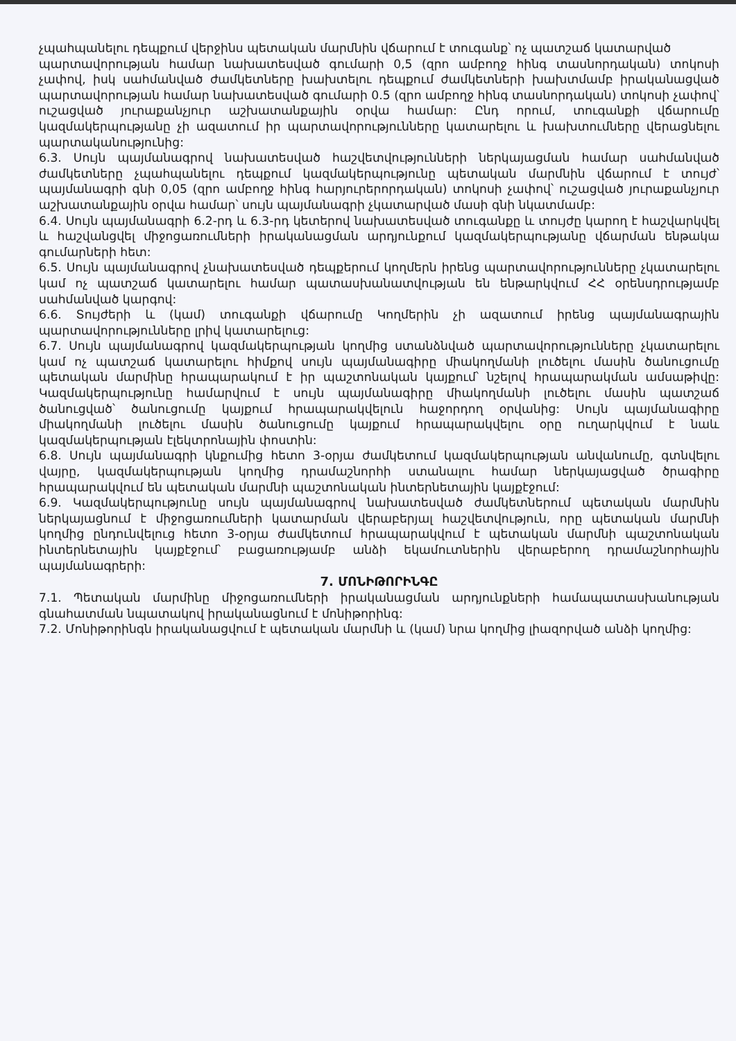չպահպանելու դեպքում վերջինս պետական մարմնին վճարում է տուգանք՝ ոչ պատշաճ կատարված
պարտավորության համար նախատեսված գումարի 0,5 (զրո ամբողջ հինգ տասնորդական) տոկոսի չափով, իսկ սահմանված ժամկետները խախտելու դեպքում ժամկետների խախտմամբ իրականացված պարտավորության համար նախատեսված գումարի 0.5 (զրո ամբողջ հինգ տասնորդական) տոկոսի չափով՝ ուշացված յուրաքանչյուր աշխատանքային օրվա համար: Ընդ որում, տուգանքի վճարումը կազմակերպությանը չի ազատում իր պարտավորությունները կատարելու և խախտումները վերացնելու պարտականությունից:
6.3. Սույն պայմանագրով նախատեսված հաշվետվությունների ներկայացման համար սահմանված ժամկետները չպահպանելու դեպքում կազմակերպությունը պետական մարմնին վճարում է տույժ՝ պայմանագրի գնի 0,05 (զրո ամբողջ հինգ հարյուրերորդական) տոկոսի չափով՝ ուշացված յուրաքանչյուր աշխատանքային օրվա համար՝ սույն պայմանագրի չկատարված մասի գնի նկատմամբ:
6.4. Սույն պայմանագրի 6.2-րդ և 6.3-րդ կետերով նախատեսված տուգանքը և տույժը կարող է հաշվարկվել և հաշվանցվել միջոցառումների իրականացման արդյունքում կազմակերպությանը վճարման ենթակա գումարների հետ:
6.5. Սույն պայմանագրով չնախատեսված դեպքերում կողմերն իրենց պարտավորությունները չկատարելու կամ ոչ պատշաճ կատարելու համար պատասխանատվության են ենթարկվում ՀՀ օրենսդրությամբ սահմանված կարգով:
6.6. Տույժերի և (կամ) տուգանքի վճարումը Կողմերին չի ազատում իրենց պայմանագրային պարտավորությունները լրիվ կատարելուց:
6.7. Սույն պայմանագրով կազմակերպության կողմից ստանձնված պարտավորությունները չկատարելու կամ ոչ պատշաճ կատարելու հիմքով սույն պայմանագիրը միակողմանի լուծելու մասին ծանուցումը պետական մարմինը հրապարակում է իր պաշտոնական կայքում՝ նշելով հրապարակման ամսաթիվը: Կազմակերպությունը համարվում է սույն պայմանագիրը միակողմանի լուծելու մասին պատշաճ ծանուցված՝ ծանուցումը կայքում հրապարակվելուն հաջորդող օրվանից: Սույն պայմանագիրը միակողմանի լուծելու մասին ծանուցումը կայքում հրապարակվելու օրը ուղարկվում է նաև կազմակերպության էլեկտրոնային փոստին:
6.8. Սույն պայմանագրի կնքումից հետո 3-օրյա ժամկետում կազմակերպության անվանումը, գտնվելու վայրը, կազմակերպության կողմից դրամաշնորհի ստանալու համար ներկայացված ծրագիրը հրապարակվում են պետական մարմնի պաշտոնական ինտերնետային կայքէջում:
6.9. Կազմակերպությունը սույն պայմանագրով նախատեսված ժամկետներում պետական մարմնին ներկայացնում է միջոցառումների կատարման վերաբերյալ հաշվետվություն, որը պետական մարմնի կողմից ընդունվելուց հետո 3-օրյա ժամկետում հրապարակվում է պետական մարմնի պաշտոնական ինտերնետային կայքէջում՝ բացառությամբ անձի եկամուտներին վերաբերող դրամաշնորհային պայմանագրերի:
7. ՄՈՆԻԹՈՐԻՆԳԸ
7.1. Պետական մարմինը միջոցառումների իրականացման արդյունքների համապատասխանության գնահատման նպատակով իրականացնում է մոնիթորինգ:
7.2. Մոնիթորինգն իրականացվում է պետական մարմնի և (կամ) նրա կողմից լիազորված անձի կողմից: